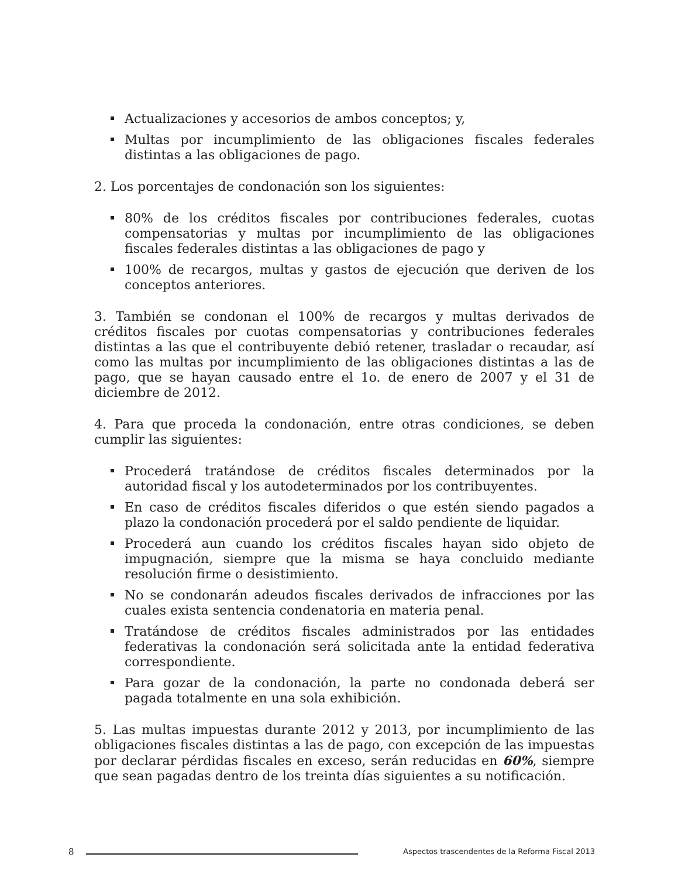Actualizaciones y accesorios de ambos conceptos; y,
Multas por incumplimiento de las obligaciones fiscales federales distintas a las obligaciones de pago.
2. Los porcentajes de condonación son los siguientes:
80% de los créditos fiscales por contribuciones federales, cuotas compensatorias y multas por incumplimiento de las obligaciones fiscales federales distintas a las obligaciones de pago y
100% de recargos, multas y gastos de ejecución que deriven de los conceptos anteriores.
3. También se condonan el 100% de recargos y multas derivados de créditos fiscales por cuotas compensatorias y contribuciones federales distintas a las que el contribuyente debió retener, trasladar o recaudar, así como las multas por incumplimiento de las obligaciones distintas a las de pago, que se hayan causado entre el 1o. de enero de 2007 y el 31 de diciembre de 2012.
4. Para que proceda la condonación, entre otras condiciones, se deben cumplir las siguientes:
Procederá tratándose de créditos fiscales determinados por la autoridad fiscal y los autodeterminados por los contribuyentes.
En caso de créditos fiscales diferidos o que estén siendo pagados a plazo la condonación procederá por el saldo pendiente de liquidar.
Procederá aun cuando los créditos fiscales hayan sido objeto de impugnación, siempre que la misma se haya concluido mediante resolución firme o desistimiento.
No se condonarán adeudos fiscales derivados de infracciones por las cuales exista sentencia condenatoria en materia penal.
Tratándose de créditos fiscales administrados por las entidades federativas la condonación será solicitada ante la entidad federativa correspondiente.
Para gozar de la condonación, la parte no condonada deberá ser pagada totalmente en una sola exhibición.
5. Las multas impuestas durante 2012 y 2013, por incumplimiento de las obligaciones fiscales distintas a las de pago, con excepción de las impuestas por declarar pérdidas fiscales en exceso, serán reducidas en 60%, siempre que sean pagadas dentro de los treinta días siguientes a su notificación.
8
Aspectos trascendentes de la Reforma Fiscal 2013